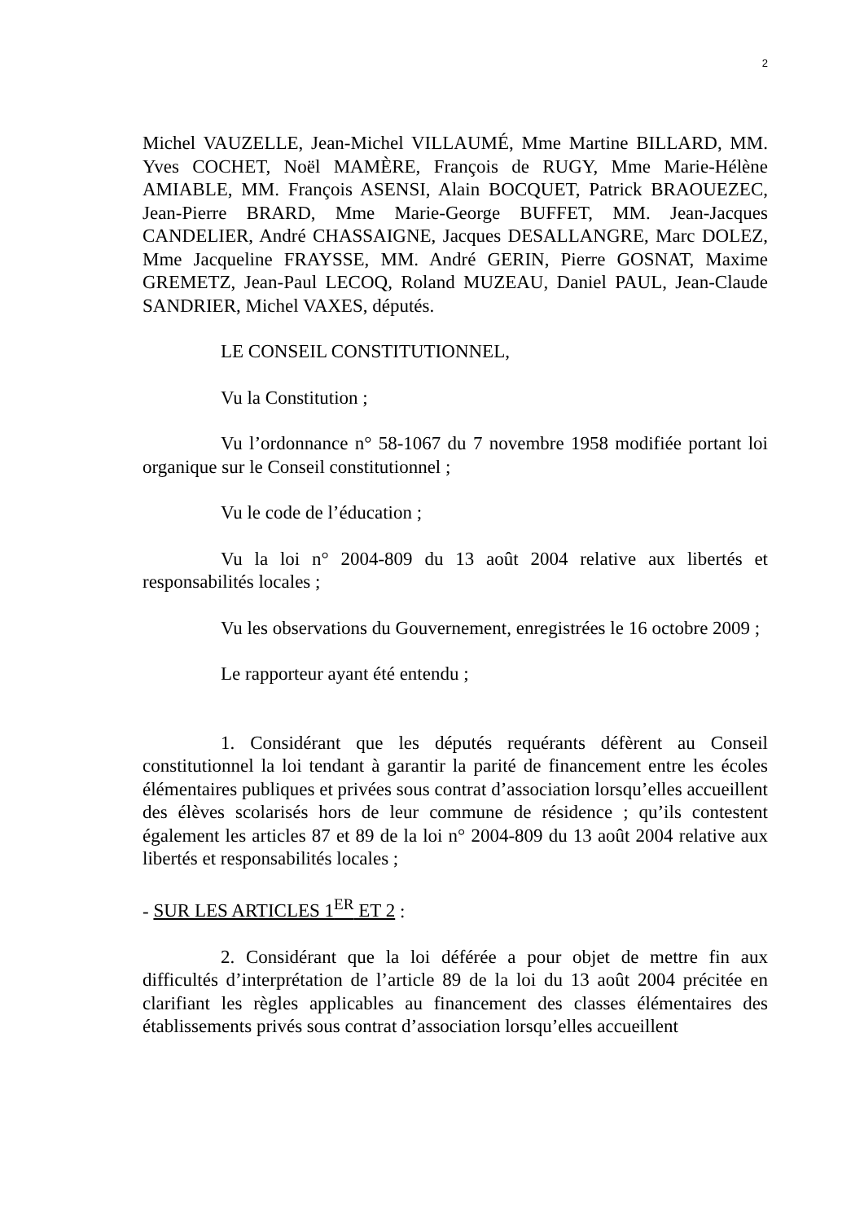2
Michel VAUZELLE, Jean-Michel VILLAUMÉ, Mme Martine BILLARD, MM. Yves COCHET, Noël MAMÈRE, François de RUGY, Mme Marie-Hélène AMIABLE, MM. François ASENSI, Alain BOCQUET, Patrick BRAOUEZEC, Jean-Pierre BRARD, Mme Marie-George BUFFET, MM. Jean-Jacques CANDELIER, André CHASSAIGNE, Jacques DESALLANGRE, Marc DOLEZ, Mme Jacqueline FRAYSSE, MM. André GERIN, Pierre GOSNAT, Maxime GREMETZ, Jean-Paul LECOQ, Roland MUZEAU, Daniel PAUL, Jean-Claude SANDRIER, Michel VAXES, députés.
LE CONSEIL CONSTITUTIONNEL,
Vu la Constitution ;
Vu l’ordonnance n° 58-1067 du 7 novembre 1958 modifiée portant loi organique sur le Conseil constitutionnel ;
Vu le code de l’éducation ;
Vu la loi n° 2004-809 du 13 août 2004 relative aux libertés et responsabilités locales ;
Vu les observations du Gouvernement, enregistrées le 16 octobre 2009 ;
Le rapporteur ayant été entendu ;
1. Considérant que les députés requérants défèrent au Conseil constitutionnel la loi tendant à garantir la parité de financement entre les écoles élémentaires publiques et privées sous contrat d’association lorsqu’elles accueillent des élèves scolarisés hors de leur commune de résidence ; qu’ils contestent également les articles 87 et 89 de la loi n° 2004-809 du 13 août 2004 relative aux libertés et responsabilités locales ;
- SUR LES ARTICLES 1<sup>ER</sup> ET 2 :
2. Considérant que la loi déférée a pour objet de mettre fin aux difficultés d’interprétation de l’article 89 de la loi du 13 août 2004 précitée en clarifiant les règles applicables au financement des classes élémentaires des établissements privés sous contrat d’association lorsqu’elles accueillent